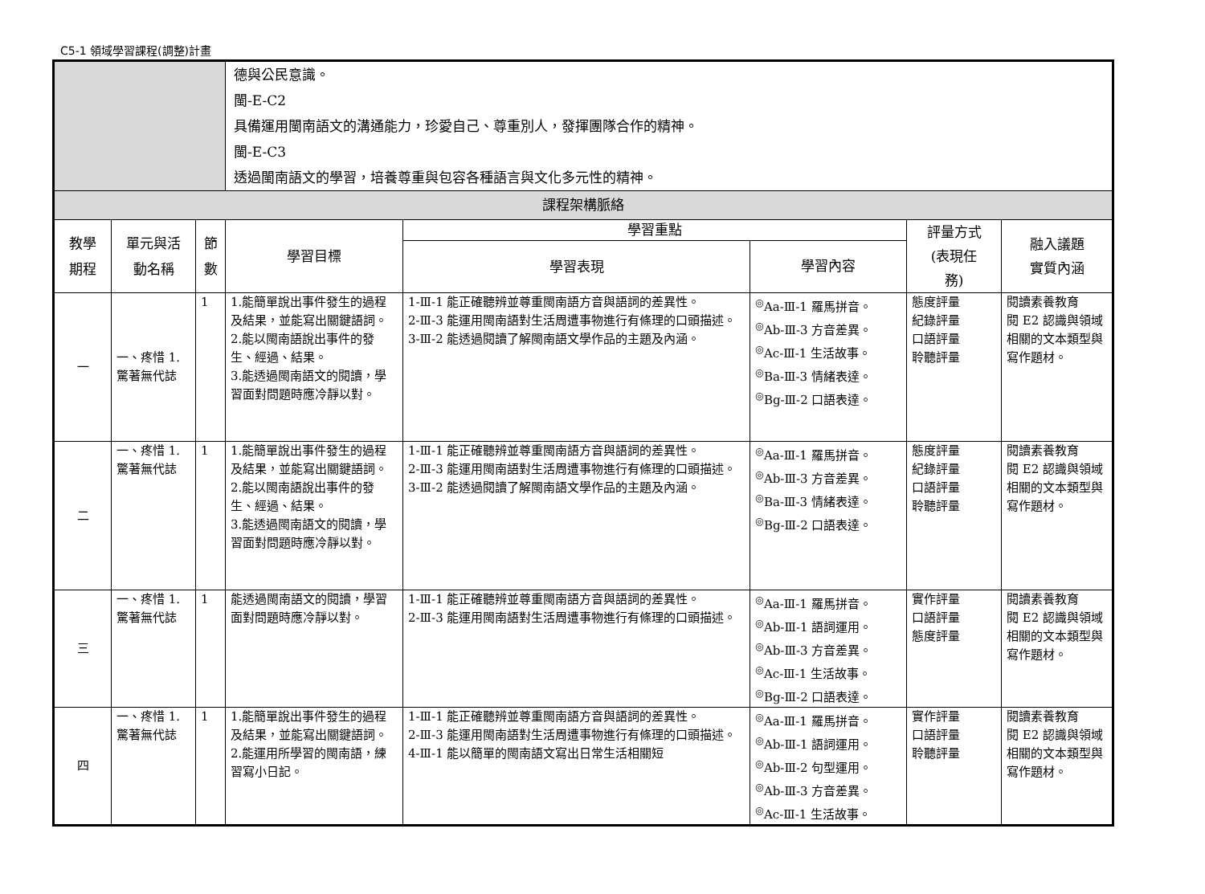C5-1 領域學習課程(調整)計畫
| | | | 德與公民意識。 閩-E-C2 具備運用閩南語文的溝通能力，珍愛自己、尊重別人，發揮團隊合作的精神。 閩-E-C3 透過閩南語文的學習，培養尊重與包容各種語言與文化多元性的精神。 | | | | |
| 課程架構脈絡 | | | | | | | |
| 教學 期程 | 單元與活 動名稱 | 節 數 | 學習目標 | 學習重點 | | 評量方式 (表現任 務) | 融入議題 實質內涵 |
| | | | | 學習表現 | 學習內容 | | |
| 一 | 一、疼惜 1.驚著無代誌 | 1 | 1.能簡單說出事件發生的過程及結果，並能寫出關鍵語詞。 2.能以閩南語說出事件的發生、經過、結果。 3.能透過閩南語文的閱讀，學習面對問題時應冷靜以對。 | 1-Ⅲ-1 能正確聽辨並尊重閩南語方音與語詞的差異性。 2-Ⅲ-3 能運用閩南語對生活周遭事物進行有條理的口頭描述。 3-Ⅲ-2 能透過閱讀了解閩南語文學作品的主題及內涵。 | <sup>◎</sup>Aa-Ⅲ-1 羅馬拼音。 <sup>◎</sup>Ab-Ⅲ-3 方音差異。 <sup>◎</sup>Ac-Ⅲ-1 生活故事。 <sup>◎</sup>Ba-Ⅲ-3 情緒表達。 <sup>◎</sup>Bg-Ⅲ-2 口語表達。 | 態度評量 紀錄評量 口語評量 聆聽評量 | 閱讀素養教育 閱 E2 認識與領域相關的文本類型與寫作題材。 |
| 二 | 一、疼惜 1.驚著無代誌 | 1 | 1.能簡單說出事件發生的過程及結果，並能寫出關鍵語詞。 2.能以閩南語說出事件的發生、經過、結果。 3.能透過閩南語文的閱讀，學習面對問題時應冷靜以對。 | 1-Ⅲ-1 能正確聽辨並尊重閩南語方音與語詞的差異性。 2-Ⅲ-3 能運用閩南語對生活周遭事物進行有條理的口頭描述。 3-Ⅲ-2 能透過閱讀了解閩南語文學作品的主題及內涵。 | <sup>◎</sup>Aa-Ⅲ-1 羅馬拼音。 <sup>◎</sup>Ab-Ⅲ-3 方音差異。 <sup>◎</sup>Ba-Ⅲ-3 情緒表達。 <sup>◎</sup>Bg-Ⅲ-2 口語表達。 | 態度評量 紀錄評量 口語評量 聆聽評量 | 閱讀素養教育 閱 E2 認識與領域相關的文本類型與寫作題材。 |
| 三 | 一、疼惜 1.驚著無代誌 | 1 | 能透過閩南語文的閱讀，學習面對問題時應冷靜以對。 | 1-Ⅲ-1 能正確聽辨並尊重閩南語方音與語詞的差異性。 2-Ⅲ-3 能運用閩南語對生活周遭事物進行有條理的口頭描述。 | <sup>◎</sup>Aa-Ⅲ-1 羅馬拼音。 <sup>◎</sup>Ab-Ⅲ-1 語詞運用。 <sup>◎</sup>Ab-Ⅲ-3 方音差異。 <sup>◎</sup>Ac-Ⅲ-1 生活故事。 <sup>◎</sup>Bg-Ⅲ-2 口語表達。 | 實作評量 口語評量 態度評量 | 閱讀素養教育 閱 E2 認識與領域相關的文本類型與寫作題材。 |
| 四 | 一、疼惜 1.驚著無代誌 | 1 | 1.能簡單說出事件發生的過程及結果，並能寫出關鍵語詞。 2.能運用所學習的閩南語，練習寫小日記。 | 1-Ⅲ-1 能正確聽辨並尊重閩南語方音與語詞的差異性。 2-Ⅲ-3 能運用閩南語對生活周遭事物進行有條理的口頭描述。 4-Ⅲ-1 能以簡單的閩南語文寫出日常生活相關短 | <sup>◎</sup>Aa-Ⅲ-1 羅馬拼音。 <sup>◎</sup>Ab-Ⅲ-1 語詞運用。 <sup>◎</sup>Ab-Ⅲ-2 句型運用。 <sup>◎</sup>Ab-Ⅲ-3 方音差異。 <sup>◎</sup>Ac-Ⅲ-1 生活故事。 | 實作評量 口語評量 聆聽評量 | 閱讀素養教育 閱 E2 認識與領域相關的文本類型與寫作題材。 |